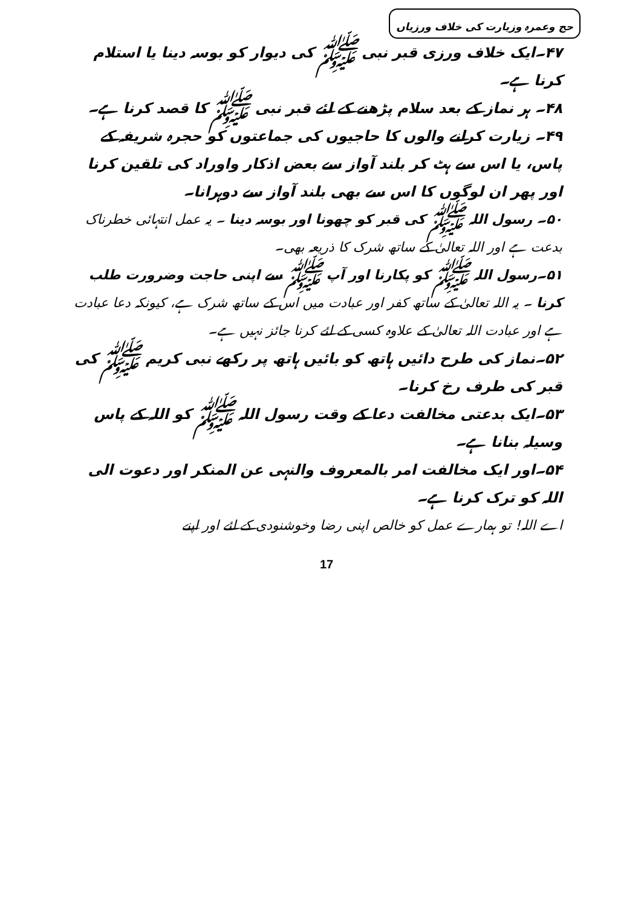حج وعمرہ وزیارت کی خلاف ورزیاں
۴۷۔ایک خلاف ورزی قبر نبی ﷺ کی دیوار کو بوسہ دینا یا استلام کرنا ہے۔
۴۸۔ ہر نماز کے بعد سلام پڑھنے کے لئے قبر نبی ﷺ کا قصد کرنا ہے۔
۴۹۔ زیارت کرانے والوں کا حاجیوں کی جماعتوں کو حجرہ شریفہ کے پاس، یا اس سے ہٹ کر بلند آواز سے بعض اذکار واوراد کی تلقین کرنا اور پھر ان لوگوں کا اس سے بھی بلند آواز سے دوہرانا۔
۵۰۔ رسول اللہ ﷺ کی قبر کو چھونا اور بوسہ دینا ۔ یہ عمل انتہائی خطرناک بدعت ہے اور اللہ تعالیٰ کے ساتھ شرک کا ذریعہ بھی۔
۵۱۔رسول اللہ ﷺ کو پکارنا اور آپ ﷺ سے اپنی حاجت وضرورت طلب کرنا ۔ یہ اللہ تعالیٰ کے ساتھ کفر اور عبادت میں اس کے ساتھ شرک ہے، کیونکہ دعا عبادت ہے اور عبادت اللہ تعالیٰ کے علاوہ کسی کے لئے کرنا جائز نہیں ہے۔
۵۲۔نماز کی طرح دائیں ہاتھ کو بائیں ہاتھ پر رکھے نبی کریم ﷺ کی قبر کی طرف رخ کرنا۔
۵۳۔ایک بدعتی مخالفت دعا کے وقت رسول اللہ ﷺ کو اللہ کے پاس وسیلہ بنانا ہے۔
۵۴۔اور ایک مخالفت امر بالمعروف والنہی عن المنکر اور دعوت الی اللہ کو ترک کرنا ہے۔
اے اللہ! تو ہمارے عمل کو خالص اپنی رضا وخوشنودی کے لئے اور اپنے
17